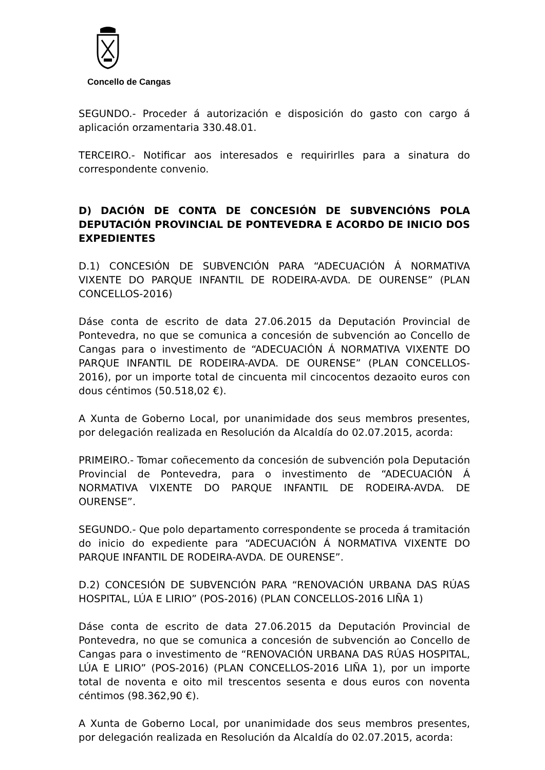Concello de Cangas
SEGUNDO.- Proceder á autorización e disposición do gasto con cargo á aplicación orzamentaria 330.48.01.
TERCEIRO.- Notificar aos interesados e requirirlles para a sinatura do correspondente convenio.
D) DACIÓN DE CONTA DE CONCESIÓN DE SUBVENCIÓNS POLA DEPUTACIÓN PROVINCIAL DE PONTEVEDRA E ACORDO DE INICIO DOS EXPEDIENTES
D.1) CONCESIÓN DE SUBVENCIÓN PARA “ADECUACIÓN Á NORMATIVA VIXENTE DO PARQUE INFANTIL DE RODEIRA-AVDA. DE OURENSE” (PLAN CONCELLOS-2016)
Dáse conta de escrito de data 27.06.2015 da Deputación Provincial de Pontevedra, no que se comunica a concesión de subvención ao Concello de Cangas para o investimento de “ADECUACIÓN Á NORMATIVA VIXENTE DO PARQUE INFANTIL DE RODEIRA-AVDA. DE OURENSE” (PLAN CONCELLOS-2016), por un importe total de cincuenta mil cincocentos dezaoito euros con dous céntimos (50.518,02 €).
A Xunta de Goberno Local, por unanimidade dos seus membros presentes, por delegación realizada en Resolución da Alcaldía do 02.07.2015, acorda:
PRIMEIRO.- Tomar coñecemento da concesión de subvención pola Deputación Provincial de Pontevedra, para o investimento de “ADECUACIÓN Á NORMATIVA VIXENTE DO PARQUE INFANTIL DE RODEIRA-AVDA. DE OURENSE”.
SEGUNDO.- Que polo departamento correspondente se proceda á tramitación do inicio do expediente para “ADECUACIÓN Á NORMATIVA VIXENTE DO PARQUE INFANTIL DE RODEIRA-AVDA. DE OURENSE”.
D.2) CONCESIÓN DE SUBVENCIÓN PARA “RENOVACIÓN URBANA DAS RÚAS HOSPITAL, LÚA E LIRIO” (POS-2016) (PLAN CONCELLOS-2016 LIÑA 1)
Dáse conta de escrito de data 27.06.2015 da Deputación Provincial de Pontevedra, no que se comunica a concesión de subvención ao Concello de Cangas para o investimento de “RENOVACIÓN URBANA DAS RÚAS HOSPITAL, LÚA E LIRIO” (POS-2016) (PLAN CONCELLOS-2016 LIÑA 1), por un importe total de noventa e oito mil trescentos sesenta e dous euros con noventa céntimos (98.362,90 €).
A Xunta de Goberno Local, por unanimidade dos seus membros presentes, por delegación realizada en Resolución da Alcaldía do 02.07.2015, acorda: